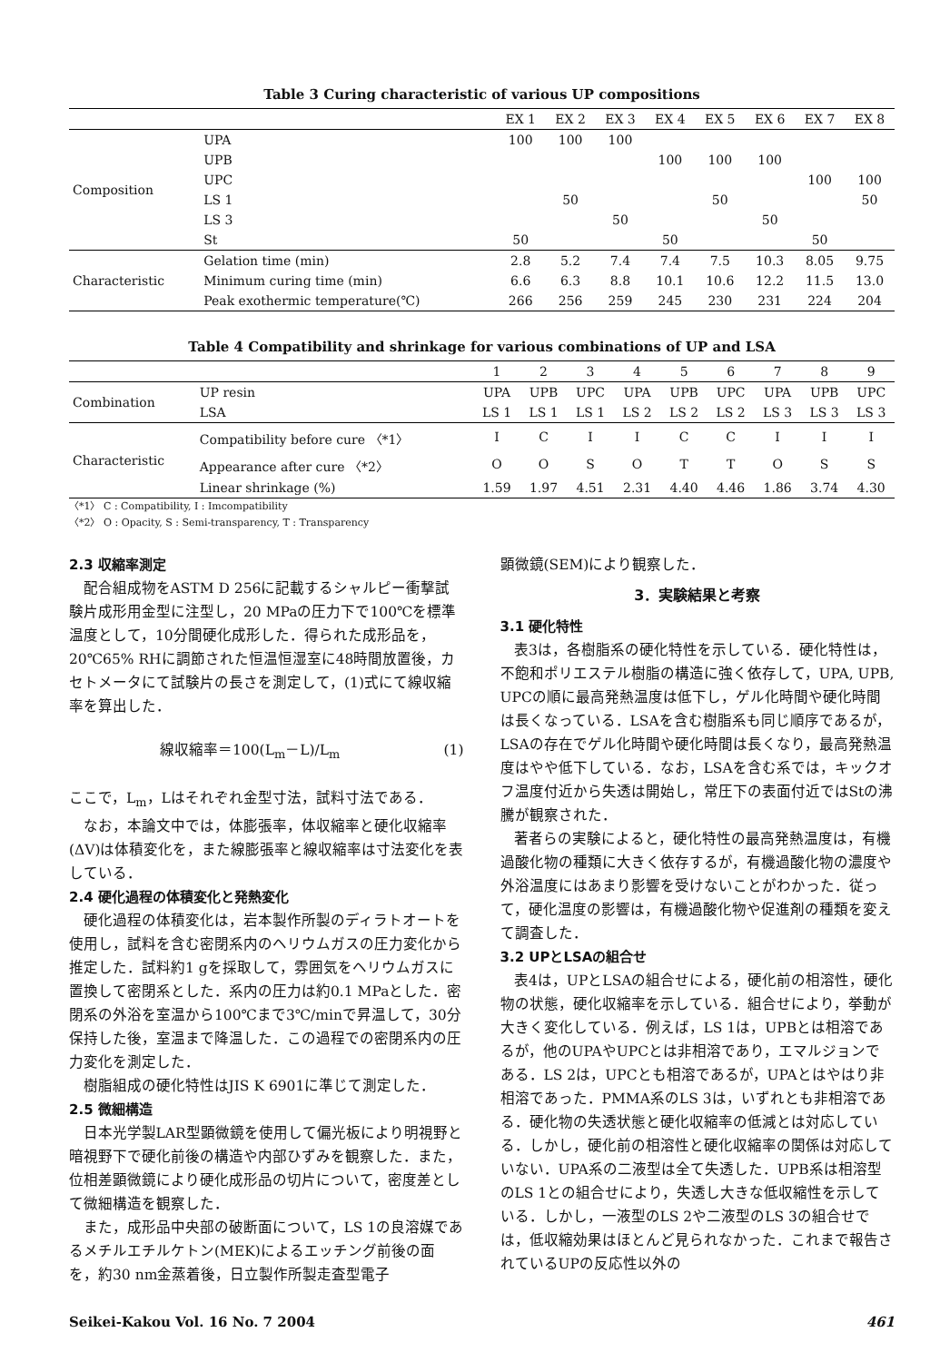Table 3 Curing characteristic of various UP compositions
| | | EX 1 | EX 2 | EX 3 | EX 4 | EX 5 | EX 6 | EX 7 | EX 8 |
| --- | --- | --- | --- | --- | --- | --- | --- | --- | --- |
| Composition | UPA | 100 | 100 | 100 | | | | | |
| | UPB | | | | 100 | 100 | 100 | | |
| | UPC | | | | | | | 100 | 100 |
| | LS 1 | | 50 | | | 50 | | | 50 |
| | LS 3 | | | 50 | | | 50 | | |
| | St | 50 | | | 50 | | | 50 | |
| Characteristic | Gelation time (min) | 2.8 | 5.2 | 7.4 | 7.4 | 7.5 | 10.3 | 8.05 | 9.75 |
| | Minimum curing time (min) | 6.6 | 6.3 | 8.8 | 10.1 | 10.6 | 12.2 | 11.5 | 13.0 |
| | Peak exothermic temperature(℃) | 266 | 256 | 259 | 245 | 230 | 231 | 224 | 204 |
Table 4 Compatibility and shrinkage for various combinations of UP and LSA
| | | 1 | 2 | 3 | 4 | 5 | 6 | 7 | 8 | 9 |
| --- | --- | --- | --- | --- | --- | --- | --- | --- | --- | --- |
| Combination | UP resin | UPA | UPB | UPC | UPA | UPB | UPC | UPA | UPB | UPC |
| | LSA | LS 1 | LS 1 | LS 1 | LS 2 | LS 2 | LS 2 | LS 3 | LS 3 | LS 3 |
| Characteristic | Compatibility before cure 〈*1〉 | I | C | I | I | C | C | I | I | I |
| | Appearance after cure 〈*2〉 | O | O | S | O | T | T | O | S | S |
| | Linear shrinkage (%) | 1.59 | 1.97 | 4.51 | 2.31 | 4.40 | 4.46 | 1.86 | 3.74 | 4.30 |
〈*1〉 C : Compatibility, I : Imcompatibility
〈*2〉 O : Opacity, S : Semi-transparency, T : Transparency
2.3 収縮率測定
配合組成物をASTM D 256に記載するシャルピー衝撃試験片成形用金型に注型し，20 MPaの圧力下で100℃を標準温度として，10分間硬化成形した．得られた成形品を，20℃65% RHに調節された恒温恒湿室に48時間放置後，カセトメータにて試験片の長さを測定して，(1)式にて線収縮率を算出した．
線収縮率＝100(L<sub>m</sub>－L)/L<sub>m</sub> (1)
ここで，L<sub>m</sub>，Lはそれぞれ金型寸法，試料寸法である．
なお，本論文中では，体膨張率，体収縮率と硬化収縮率(ΔV)は体積変化を，また線膨張率と線収縮率は寸法変化を表している．
2.4 硬化過程の体積変化と発熱変化
硬化過程の体積変化は，岩本製作所製のディラトオートを使用し，試料を含む密閉系内のヘリウムガスの圧力変化から推定した．試料約1 gを採取して，雰囲気をヘリウムガスに置換して密閉系とした．系内の圧力は約0.1 MPaとした．密閉系の外浴を室温から100℃まで3℃/minで昇温して，30分保持した後，室温まで降温した．この過程での密閉系内の圧力変化を測定した．
樹脂組成の硬化特性はJIS K 6901に準じて測定した．
2.5 微細構造
日本光学製LAR型顕微鏡を使用して偏光板により明視野と暗視野下で硬化前後の構造や内部ひずみを観察した．また，位相差顕微鏡により硬化成形品の切片について，密度差として微細構造を観察した．
また，成形品中央部の破断面について，LS 1の良溶媒であるメチルエチルケトン(MEK)によるエッチング前後の面を，約30 nm金蒸着後，日立製作所製走査型電子
顕微鏡(SEM)により観察した．
3．実験結果と考察
3.1 硬化特性
表3は，各樹脂系の硬化特性を示している．硬化特性は，不飽和ポリエステル樹脂の構造に強く依存して，UPA, UPB, UPCの順に最高発熱温度は低下し，ゲル化時間や硬化時間は長くなっている．LSAを含む樹脂系も同じ順序であるが，LSAの存在でゲル化時間や硬化時間は長くなり，最高発熱温度はやや低下している．なお，LSAを含む系では，キックオフ温度付近から失透は開始し，常圧下の表面付近ではStの沸騰が観察された．
著者らの実験によると，硬化特性の最高発熱温度は，有機過酸化物の種類に大きく依存するが，有機過酸化物の濃度や外浴温度にはあまり影響を受けないことがわかった．従って，硬化温度の影響は，有機過酸化物や促進剤の種類を変えて調査した．
3.2 UPとLSAの組合せ
表4は，UPとLSAの組合せによる，硬化前の相溶性，硬化物の状態，硬化収縮率を示している．組合せにより，挙動が大きく変化している．例えば，LS 1は，UPBとは相溶であるが，他のUPAやUPCとは非相溶であり，エマルジョンである．LS 2は，UPCとも相溶であるが，UPAとはやはり非相溶であった．PMMA系のLS 3は，いずれとも非相溶である．硬化物の失透状態と硬化収縮率の低減とは対応している．しかし，硬化前の相溶性と硬化収縮率の関係は対応していない．UPA系の二液型は全て失透した．UPB系は相溶型のLS 1との組合せにより，失透し大きな低収縮性を示している．しかし，一液型のLS 2や二液型のLS 3の組合せでは，低収縮効果はほとんど見られなかった．これまで報告されているUPの反応性以外の
Seikei-Kakou Vol. 16 No. 7 2004 461